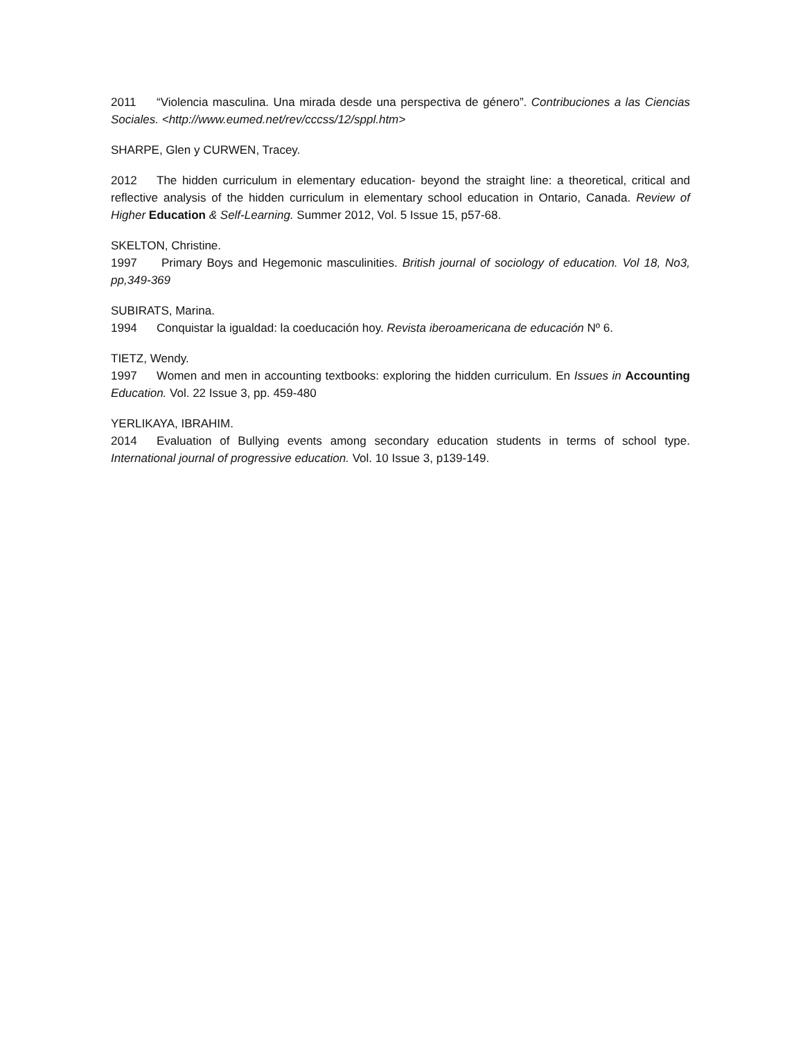2011 “Violencia masculina. Una mirada desde una perspectiva de género”. Contribuciones a las Ciencias Sociales. <http://www.eumed.net/rev/cccss/12/sppl.htm>
SHARPE, Glen y CURWEN, Tracey.
2012 The hidden curriculum in elementary education- beyond the straight line: a theoretical, critical and reflective analysis of the hidden curriculum in elementary school education in Ontario, Canada. Review of Higher Education & Self-Learning. Summer 2012, Vol. 5 Issue 15, p57-68.
SKELTON, Christine.
1997 Primary Boys and Hegemonic masculinities. British journal of sociology of education. Vol 18, No3, pp,349-369
SUBIRATS, Marina.
1994 Conquistar la igualdad: la coeducación hoy. Revista iberoamericana de educación Nº 6.
TIETZ, Wendy.
1997 Women and men in accounting textbooks: exploring the hidden curriculum. En Issues in Accounting Education. Vol. 22 Issue 3, pp. 459-480
YERLIKAYA, IBRAHIM.
2014 Evaluation of Bullying events among secondary education students in terms of school type. International journal of progressive education. Vol. 10 Issue 3, p139-149.